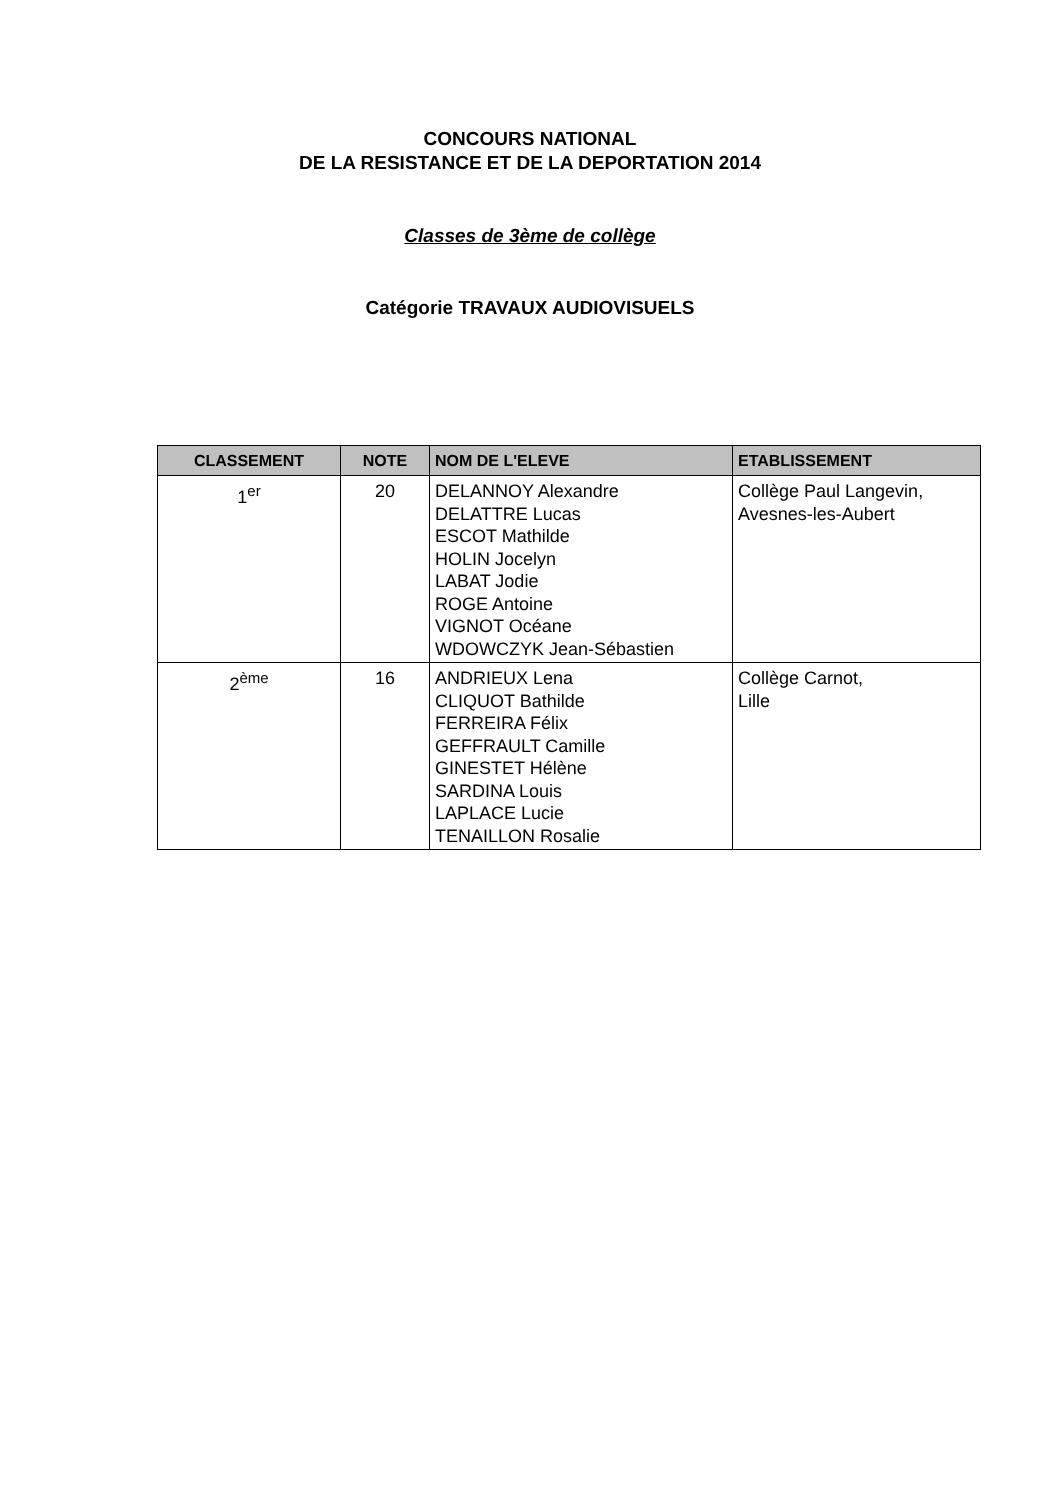CONCOURS NATIONAL
DE LA RESISTANCE ET DE LA DEPORTATION 2014
Classes de 3ème de collège
Catégorie TRAVAUX AUDIOVISUELS
| CLASSEMENT | NOTE | NOM DE L'ELEVE | ETABLISSEMENT |
| --- | --- | --- | --- |
| 1<sup>er</sup> | 20 | DELANNOY Alexandre DELATTRE Lucas ESCOT Mathilde HOLIN Jocelyn LABAT Jodie ROGE Antoine VIGNOT Océane WDOWCZYK Jean-Sébastien | Collège Paul Langevin, Avesnes-les-Aubert |
| 2<sup>ème</sup> | 16 | ANDRIEUX Lena CLIQUOT Bathilde FERREIRA Félix GEFFRAULT Camille GINESTET Hélène SARDINA Louis LAPLACE Lucie TENAILLON Rosalie | Collège Carnot, Lille |